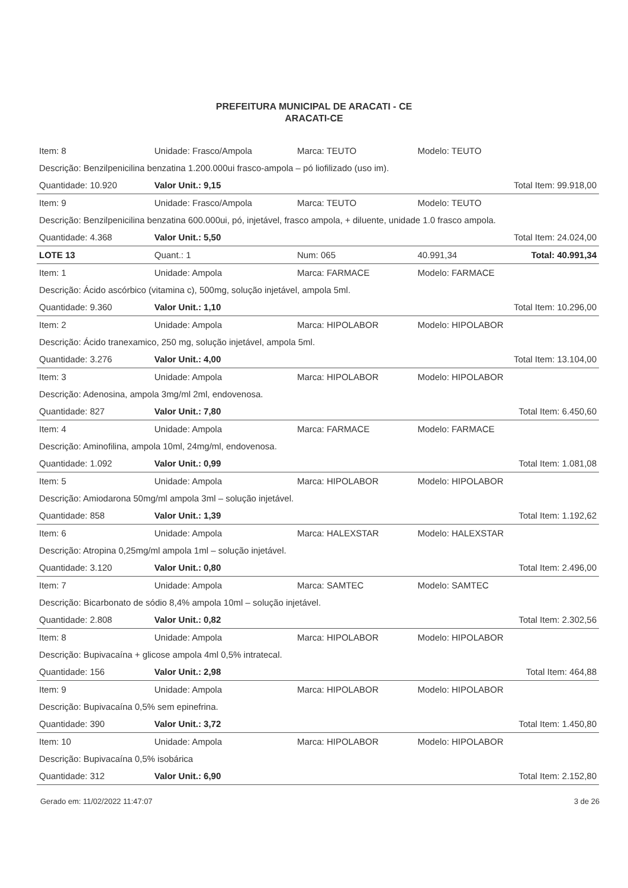PREFEITURA MUNICIPAL DE ARACATI - CE
ARACATI-CE
| Item: 8 | Unidade: Frasco/Ampola | Marca: TEUTO | Modelo: TEUTO | |
| Descrição: Benzilpenicilina benzatina 1.200.000ui frasco-ampola – pó liofilizado (uso im). | | | | |
| Quantidade: 10.920 | Valor Unit.: 9,15 | | | Total Item: 99.918,00 |
| Item: 9 | Unidade: Frasco/Ampola | Marca: TEUTO | Modelo: TEUTO | |
| Descrição: Benzilpenicilina benzatina 600.000ui, pó, injetável, frasco ampola, + diluente, unidade 1.0 frasco ampola. | | | | |
| Quantidade: 4.368 | Valor Unit.: 5,50 | | | Total Item: 24.024,00 |
| LOTE 13 | Quant.: 1 | Num: 065 | 40.991,34 | Total: 40.991,34 |
| Item: 1 | Unidade: Ampola | Marca: FARMACE | Modelo: FARMACE | |
| Descrição: Ácido ascórbico (vitamina c), 500mg, solução injetável, ampola 5ml. | | | | |
| Quantidade: 9.360 | Valor Unit.: 1,10 | | | Total Item: 10.296,00 |
| Item: 2 | Unidade: Ampola | Marca: HIPOLABOR | Modelo: HIPOLABOR | |
| Descrição: Ácido tranexamico, 250 mg, solução injetável, ampola 5ml. | | | | |
| Quantidade: 3.276 | Valor Unit.: 4,00 | | | Total Item: 13.104,00 |
| Item: 3 | Unidade: Ampola | Marca: HIPOLABOR | Modelo: HIPOLABOR | |
| Descrição: Adenosina, ampola 3mg/ml 2ml, endovenosa. | | | | |
| Quantidade: 827 | Valor Unit.: 7,80 | | | Total Item: 6.450,60 |
| Item: 4 | Unidade: Ampola | Marca: FARMACE | Modelo: FARMACE | |
| Descrição: Aminofilina, ampola 10ml, 24mg/ml, endovenosa. | | | | |
| Quantidade: 1.092 | Valor Unit.: 0,99 | | | Total Item: 1.081,08 |
| Item: 5 | Unidade: Ampola | Marca: HIPOLABOR | Modelo: HIPOLABOR | |
| Descrição: Amiodarona 50mg/ml ampola 3ml – solução injetável. | | | | |
| Quantidade: 858 | Valor Unit.: 1,39 | | | Total Item: 1.192,62 |
| Item: 6 | Unidade: Ampola | Marca: HALEXSTAR | Modelo: HALEXSTAR | |
| Descrição: Atropina 0,25mg/ml ampola 1ml – solução injetável. | | | | |
| Quantidade: 3.120 | Valor Unit.: 0,80 | | | Total Item: 2.496,00 |
| Item: 7 | Unidade: Ampola | Marca: SAMTEC | Modelo: SAMTEC | |
| Descrição: Bicarbonato de sódio 8,4% ampola 10ml – solução injetável. | | | | |
| Quantidade: 2.808 | Valor Unit.: 0,82 | | | Total Item: 2.302,56 |
| Item: 8 | Unidade: Ampola | Marca: HIPOLABOR | Modelo: HIPOLABOR | |
| Descrição: Bupivacaína + glicose ampola 4ml 0,5% intratecal. | | | | |
| Quantidade: 156 | Valor Unit.: 2,98 | | | Total Item: 464,88 |
| Item: 9 | Unidade: Ampola | Marca: HIPOLABOR | Modelo: HIPOLABOR | |
| Descrição: Bupivacaína 0,5% sem epinefrina. | | | | |
| Quantidade: 390 | Valor Unit.: 3,72 | | | Total Item: 1.450,80 |
| Item: 10 | Unidade: Ampola | Marca: HIPOLABOR | Modelo: HIPOLABOR | |
| Descrição: Bupivacaína 0,5% isobárica | | | | |
| Quantidade: 312 | Valor Unit.: 6,90 | | | Total Item: 2.152,80 |
Gerado em: 11/02/2022 11:47:07 3 de 26